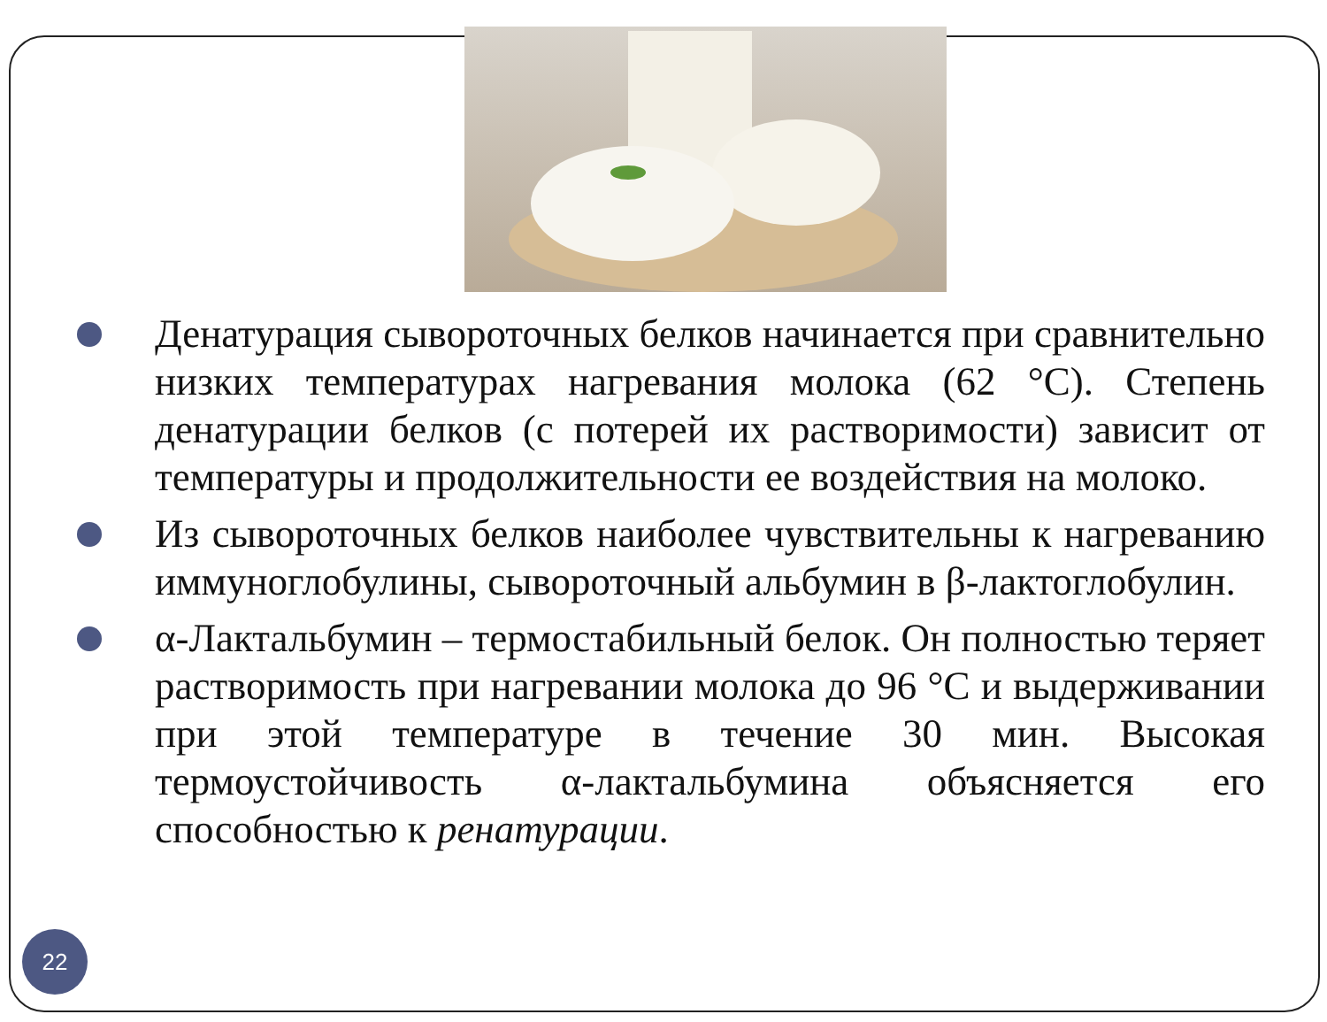Денатурация сывороточных белков начинается при сравнительно низких температурах нагревания молока (62 °С). Степень денатурации белков (с потерей их растворимости) зависит от температуры и продолжительности ее воздействия на молоко.
Из сывороточных белков наиболее чувствительны к нагреванию иммуноглобулины, сывороточный альбумин в β-лактоглобулин.
α-Лактальбумин – термостабильный белок. Он полностью теряет растворимость при нагревании молока до 96 °С и выдерживании при этой температуре в течение 30 мин. Высокая термоустойчивость α-лактальбумина объясняется его способностью к ренатурации.
22